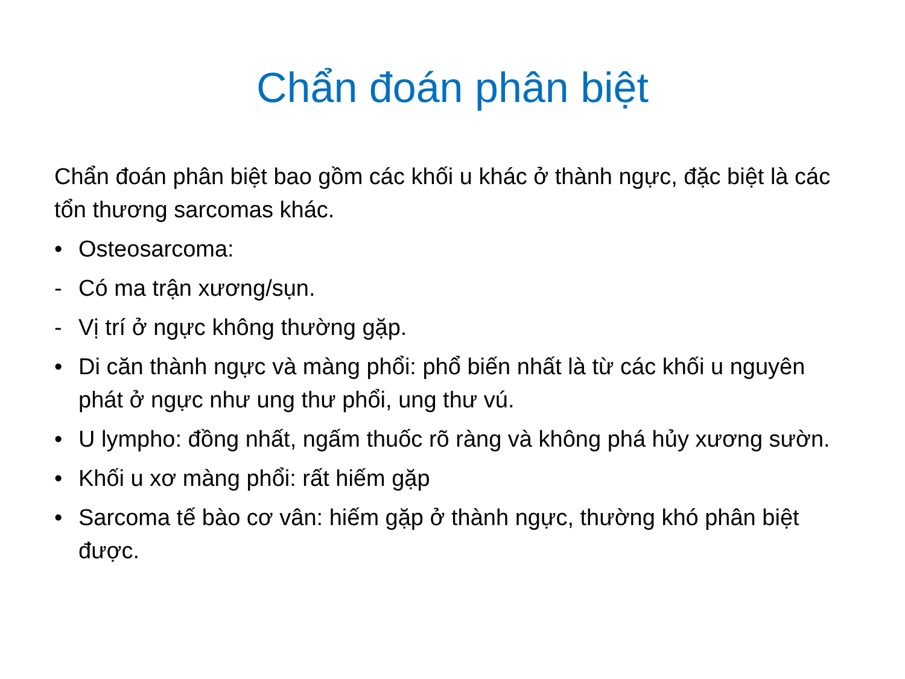Chẩn đoán phân biệt
Chẩn đoán phân biệt bao gồm các khối u khác ở thành ngực, đặc biệt là các tổn thương sarcomas khác.
• Osteosarcoma:
- Có ma trận xương/sụn.
- Vị trí ở ngực không thường gặp.
• Di căn thành ngực và màng phổi: phổ biến nhất là từ các khối u nguyên phát ở ngực như ung thư phổi, ung thư vú.
• U lympho: đồng nhất, ngấm thuốc rõ ràng và không phá hủy xương sườn.
• Khối u xơ màng phổi: rất hiếm gặp
• Sarcoma tế bào cơ vân: hiếm gặp ở thành ngực, thường khó phân biệt được.